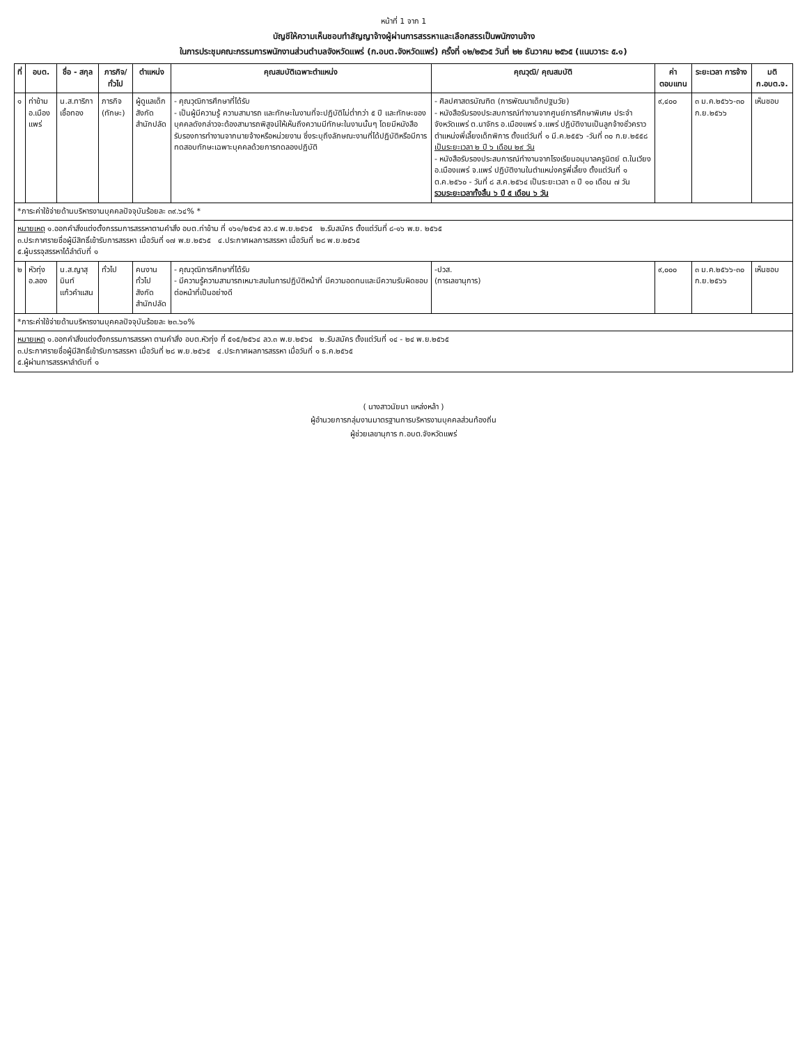หน้าที่ 1 จาก 1
บัญชีให้ความเห็นชอบทำสัญญาจ้างผู้ผ่านการสรรหาและเลือกสรรเป็นพนักงานจ้าง
ในการประชุมคณะกรรมการพนักงานส่วนตำบลจังหวัดแพร่ (ก.อบต.จังหวัดแพร่) ครั้งที่ ๑๒/๒๕๖๕ วันที่ ๒๒ ธันวาคม ๒๕๖๕ (แนบวาระ ๕.๑)
| ที่ | อบต. | ชื่อ - สกุล | ภารกิจ/ ทั่วไป | ตำแหน่ง | คุณสมบัติเฉพาะตำแหน่ง | คุณวุฒิ/ คุณสมบัติ | ค่า ตอบแทน | ระยะเวลา การจ้าง | มติ ก.อบต.จ. |
| --- | --- | --- | --- | --- | --- | --- | --- | --- | --- |
| ๑ | ท่าข้าม อ.เมืองแพร่ | น.ส.ทาริกา เชื้อทอง | ภารกิจ (ทักษะ) | ผู้ดูแลเด็ก สังกัด สำนักปลัด | - คุณวุฒิการศึกษาที่ได้รับ - เป็นผู้มีความรู้ ความสามารถ และทักษะในงานที่จะปฏิบัติไม่ต่ำกว่า ๕ ปี และทักษะของบุคคลดังกล่าวจะต้องสามารถพิสูจน์ให้เห็นถึงความมีทักษะในงานนั้นๆ โดยมีหนังสือรับรองการทำงานจากนายจ้างหรือหน่วยงาน ซึ่งระบุถึงลักษณะงานที่ได้ปฏิบัติหรือมีการทดสอบทักษะเฉพาะบุคคลด้วยการทดลองปฏิบัติ | - ศิลปศาสตรบัณฑิต (การพัฒนาเด็กปฐมวัย) - หนังสือรับรองประสบการณ์ทำงานจากศูนย์การศึกษาพิเศษ ประจำจังหวัดแพร่ ต.นาจักร อ.เมืองแพร่ จ.แพร่ ปฏิบัติงานเป็นลูกจ้างชั่วคราว ตำแหน่งพี่เลี้ยงเด็กพิการ ตั้งแต่วันที่ ๑ มี.ค.๒๕๕๖ -วันที่ ๓๐ ก.ย.๒๕๕๘ เป็นระยะเวลา ๒ ปี ๖ เดือน ๒๙ วัน - หนังสือรับรองประสบการณ์ทำงานจากโรงเรียนอนุบาลครูนิตย์ ต.ในเวียง อ.เมืองแพร่ จ.แพร่ ปฏิบัติงานในตำแหน่งครูพี่เลี้ยง ตั้งแต่วันที่ ๑ ต.ค.๒๕๖๐ - วันที่ ๘ ส.ค.๒๕๖๔ เป็นระยะเวลา ๓ ปี ๑๐ เดือน ๗ วัน รวมระยะเวลาทั้งสิ้น ๖ ปี ๕ เดือน ๖ วัน | ๙,๔๐๐ | ๓ ม.ค.๒๕๖๖-๓๐ ก.ย.๒๕๖๖ | เห็นชอบ |
| *ภาระค่าใช้จ่ายด้านบริหารงานบุคคลปัจจุบันร้อยละ ๓๙.๖๔% * | | | | | | | | | |
| หมายเหตุ ๑.ออกคำสั่งแต่งตั้งกรรมการสรรหาตามคำสั่ง อบต.ท่าข้าม ที่ ๑๖๑/๒๕๖๕ ลว.๔ พ.ย.๒๕๖๕ ๒.รับสมัคร ตั้งแต่วันที่ ๘-๑๖ พ.ย. ๒๕๖๕ ๓.ประกาศรายชื่อผู้มีสิทธิ์เข้ารับการสรรหา เมื่อวันที่ ๑๗ พ.ย.๒๕๖๕ ๔.ประกาศผลการสรรหา เมื่อวันที่ ๒๘ พ.ย.๒๕๖๕ ๕.ผู้บรรจุสรรหาได้ลำดับที่ ๑ | | | | | | | | | |
| ๒ | หัวทุ่ง อ.ลอง | น.ส.ญาสุมินท์ แก้วคำแสน | ทั่วไป | คนงานทั่วไป สังกัด สำนักปลัด | - คุณวุฒิการศึกษาที่ได้รับ - มีความรู้ความสามารถเหมาะสมในการปฏิบัติหน้าที่ มีความอดทนและมีความรับผิดชอบต่อหน้าที่เป็นอย่างดี | -ปวส. (การเลขานุการ) | ๙,๐๐๐ | ๓ ม.ค.๒๕๖๖-๓๐ ก.ย.๒๕๖๖ | เห็นชอบ |
| *ภาระค่าใช้จ่ายด้านบริหารงานบุคคลปัจจุบันร้อยละ ๒๓.๖๐% | | | | | | | | | |
| หมายเหตุ ๑.ออกคำสั่งแต่งตั้งกรรมการสรรหา ตามคำสั่ง อบต.หัวทุ่ง ที่ ๕๑๕/๒๕๖๔ ลว.๓ พ.ย.๒๕๖๔ ๒.รับสมัคร ตั้งแต่วันที่ ๑๔ - ๒๔ พ.ย.๒๕๖๕ ๓.ประกาศรายชื่อผู้มีสิทธิ์เข้ารับการสรรหา เมื่อวันที่ ๒๘ พ.ย.๒๕๖๕ ๔.ประกาศผลการสรรหา เมื่อวันที่ ๑ ธ.ค.๒๕๖๕ ๕.ผู้ผ่านการสรรหาลำดับที่ ๑ | | | | | | | | | |
( นางสาวนัยนา แหล่งหล้า )
ผู้อำนวยการกลุ่มงานมาตรฐานการบริหารงานบุคคลส่วนท้องถิ่น
ผู้ช่วยเลขานุการ ก.อบต.จังหวัดแพร่